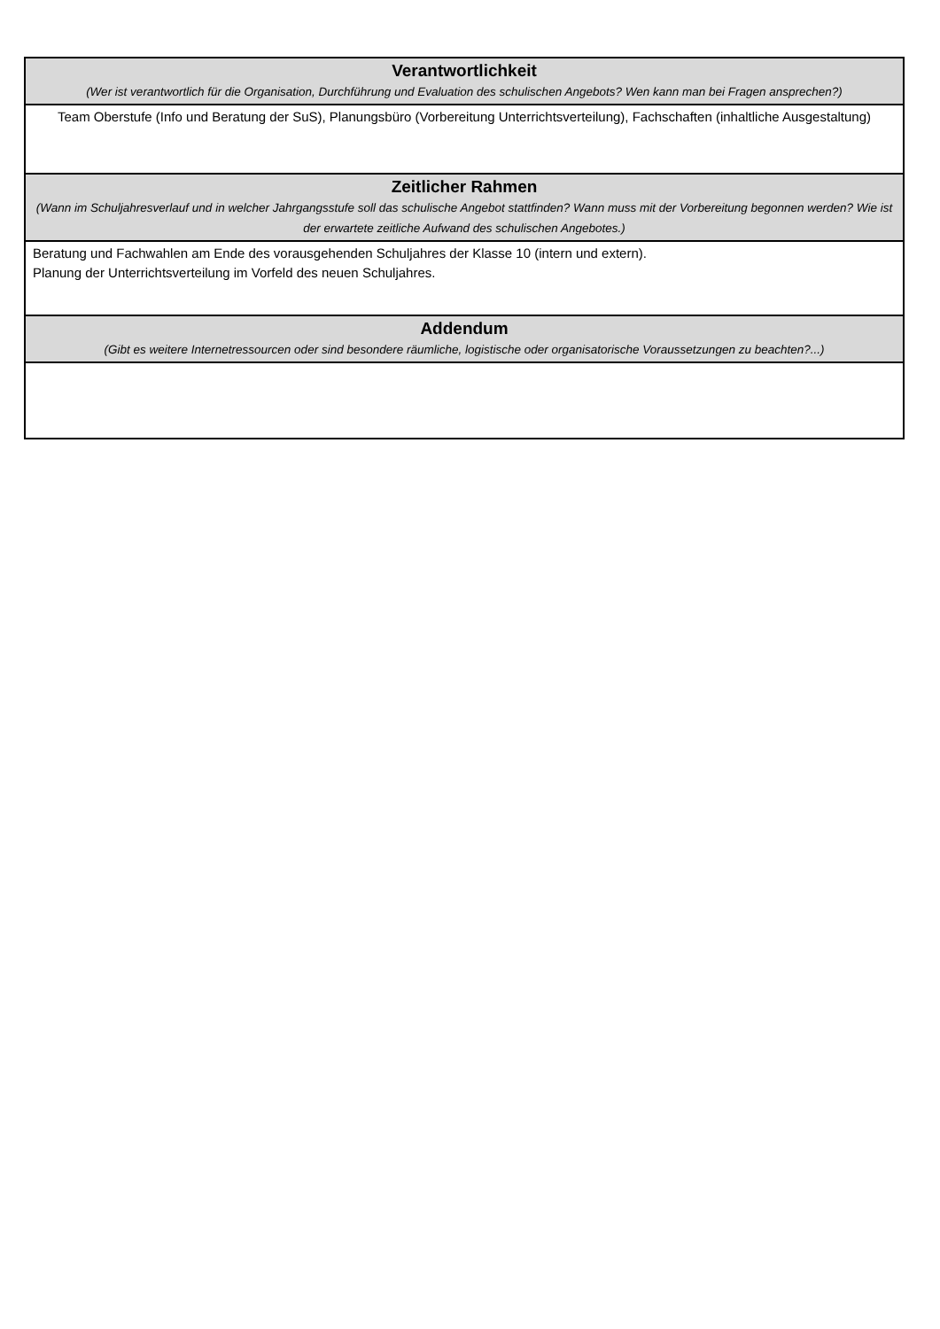| Verantwortlichkeit (Wer ist verantwortlich für die Organisation, Durchführung und Evaluation des schulischen Angebots? Wen kann man bei Fragen ansprechen?) |
| Team Oberstufe (Info und Beratung der SuS), Planungsbüro (Vorbereitung Unterrichtsverteilung), Fachschaften (inhaltliche Ausgestaltung) |
| Zeitlicher Rahmen (Wann im Schuljahresverlauf und in welcher Jahrgangsstufe soll das schulische Angebot stattfinden? Wann muss mit der Vorbereitung begonnen werden? Wie ist der erwartete zeitliche Aufwand des schulischen Angebotes.) |
| Beratung und Fachwahlen am Ende des vorausgehenden Schuljahres der Klasse 10 (intern und extern). Planung der Unterrichtsverteilung im Vorfeld des neuen Schuljahres. |
| Addendum (Gibt es weitere Internetressourcen oder sind besondere räumliche, logistische oder organisatorische Voraussetzungen zu beachten?...) |